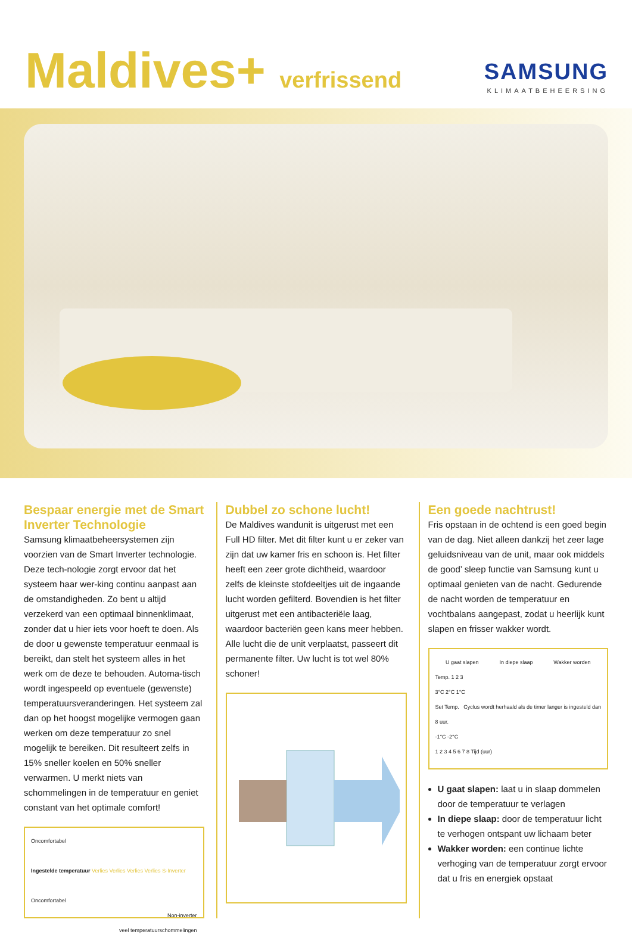Maldives+ verfrissend
SAMSUNG
KLIMAATBEHEERSING
Bespaar energie met de Smart Inverter Technologie
Samsung klimaatbeheersystemen zijn voorzien van de Smart Inverter technologie. Deze tech-nologie zorgt ervoor dat het systeem haar wer-king continu aanpast aan de omstandigheden. Zo bent u altijd verzekerd van een optimaal binnenklimaat, zonder dat u hier iets voor hoeft te doen. Als de door u gewenste temperatuur eenmaal is bereikt, dan stelt het systeem alles in het werk om de deze te behouden. Automa-tisch wordt ingespeeld op eventuele (gewenste) temperatuursveranderingen. Het systeem zal dan op het hoogst mogelijke vermogen gaan werken om deze temperatuur zo snel mogelijk te bereiken. Dit resulteert zelfs in 15% sneller koelen en 50% sneller verwarmen. U merkt niets van schommelingen in de temperatuur en geniet constant van het optimale comfort!
Oncomfortabel
Ingestelde temperatuur Verlies Verlies Verlies Verlies S-Inverter
Oncomfortabel
Non-inverter
veel temperatuurschommelingen
Dubbel zo schone lucht!
De Maldives wandunit is uitgerust met een Full HD filter. Met dit filter kunt u er zeker van zijn dat uw kamer fris en schoon is. Het filter heeft een zeer grote dichtheid, waardoor zelfs de kleinste stofdeeltjes uit de ingaande lucht worden gefilterd. Bovendien is het filter uitgerust met een antibacteriële laag, waardoor bacteriën geen kans meer hebben. Alle lucht die de unit verplaatst, passeert dit permanente filter. Uw lucht is tot wel 80% schoner!
Een goede nachtrust!
Fris opstaan in de ochtend is een goed begin van de dag. Niet alleen dankzij het zeer lage geluidsniveau van de unit, maar ook middels de good’ sleep functie van Samsung kunt u optimaal genieten van de nacht. Gedurende de nacht worden de temperatuur en vochtbalans aangepast, zodat u heerlijk kunt slapen en frisser wakker wordt.
U gaat slapen In diepe slaap Wakker worden
Temp. 1 2 3
3°C 2°C 1°C
Set Temp. Cyclus wordt herhaald als de timer langer is ingesteld dan 8 uur.
-1°C -2°C
1 2 3 4 5 6 7 8 Tijd (uur)
U gaat slapen: laat u in slaap dommelen door de temperatuur te verlagen
In diepe slaap: door de temperatuur licht te verhogen ontspant uw lichaam beter
Wakker worden: een continue lichte verhoging van de temperatuur zorgt ervoor dat u fris en energiek opstaat